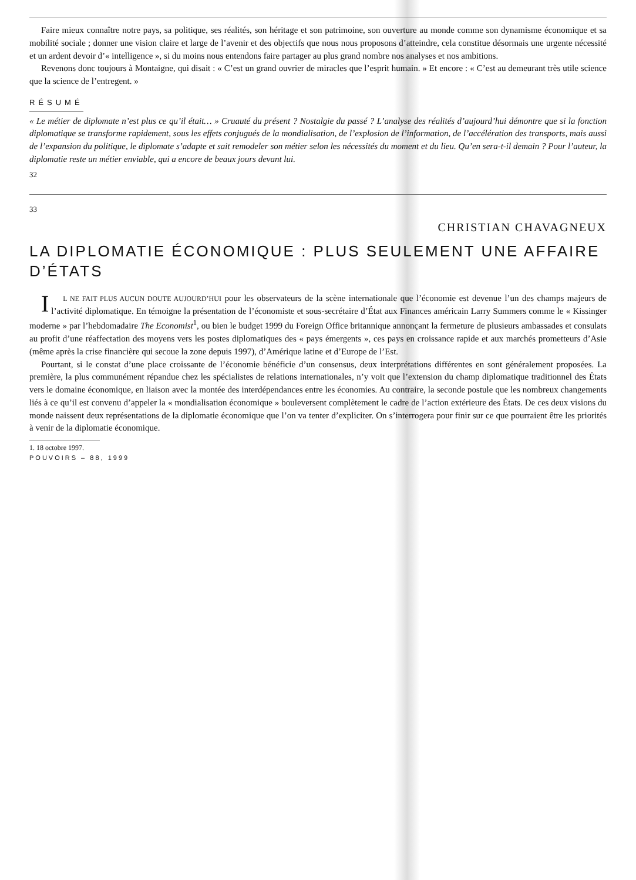Faire mieux connaître notre pays, sa politique, ses réalités, son héritage et son patrimoine, son ouverture au monde comme son dynamisme économique et sa mobilité sociale ; donner une vision claire et large de l’avenir et des objectifs que nous nous proposons d’atteindre, cela constitue désormais une urgente nécessité et un ardent devoir d’« intelligence », si du moins nous entendons faire partager au plus grand nombre nos analyses et nos ambitions.
Revenons donc toujours à Montaigne, qui disait : « C’est un grand ouvrier de miracles que l’esprit humain. » Et encore : « C’est au demeurant très utile science que la science de l’entregent. »
RÉSUMÉ
« Le métier de diplomate n’est plus ce qu’il était… » Cruauté du présent ? Nostalgie du passé ? L’analyse des réalités d’aujourd’hui démontre que si la fonction diplomatique se transforme rapidement, sous les effets conjugués de la mondialisation, de l’explosion de l’information, de l’accélération des transports, mais aussi de l’expansion du politique, le diplomate s’adapte et sait remodeler son métier selon les nécessités du moment et du lieu. Qu’en sera-t-il demain ? Pour l’auteur, la diplomatie reste un métier enviable, qui a encore de beaux jours devant lui.
32
33
CHRISTIAN CHAVAGNEUX
LA DIPLOMATIE ÉCONOMIQUE : PLUS SEULEMENT UNE AFFAIRE D’ÉTATS
IL NE FAIT PLUS AUCUN DOUTE AUJOURD’HUI pour les observateurs de la scène internationale que l’économie est devenue l’un des champs majeurs de l’activité diplomatique. En témoigne la présentation de l’économiste et sous-secrétaire d’État aux Finances américain Larry Summers comme le « Kissinger moderne » par l’hebdomadaire The Economist<sup>1</sup>, ou bien le budget 1999 du Foreign Office britannique annonçant la fermeture de plusieurs ambassades et consulats au profit d’une réaffectation des moyens vers les postes diplomatiques des « pays émergents », ces pays en croissance rapide et aux marchés prometteurs d’Asie (même après la crise financière qui secoue la zone depuis 1997), d’Amérique latine et d’Europe de l’Est.
Pourtant, si le constat d’une place croissante de l’économie bénéficie d’un consensus, deux interprétations différentes en sont généralement proposées. La première, la plus communément répandue chez les spécialistes de relations internationales, n’y voit que l’extension du champ diplomatique traditionnel des États vers le domaine économique, en liaison avec la montée des interdépendances entre les économies. Au contraire, la seconde postule que les nombreux changements liés à ce qu’il est convenu d’appeler la « mondialisation économique » bouleversent complètement le cadre de l’action extérieure des États. De ces deux visions du monde naissent deux représentations de la diplomatie économique que l’on va tenter d’expliciter. On s’interrogera pour finir sur ce que pourraient être les priorités à venir de la diplomatie économique.
1. 18 octobre 1997.
POUVOIRS – 88, 1999